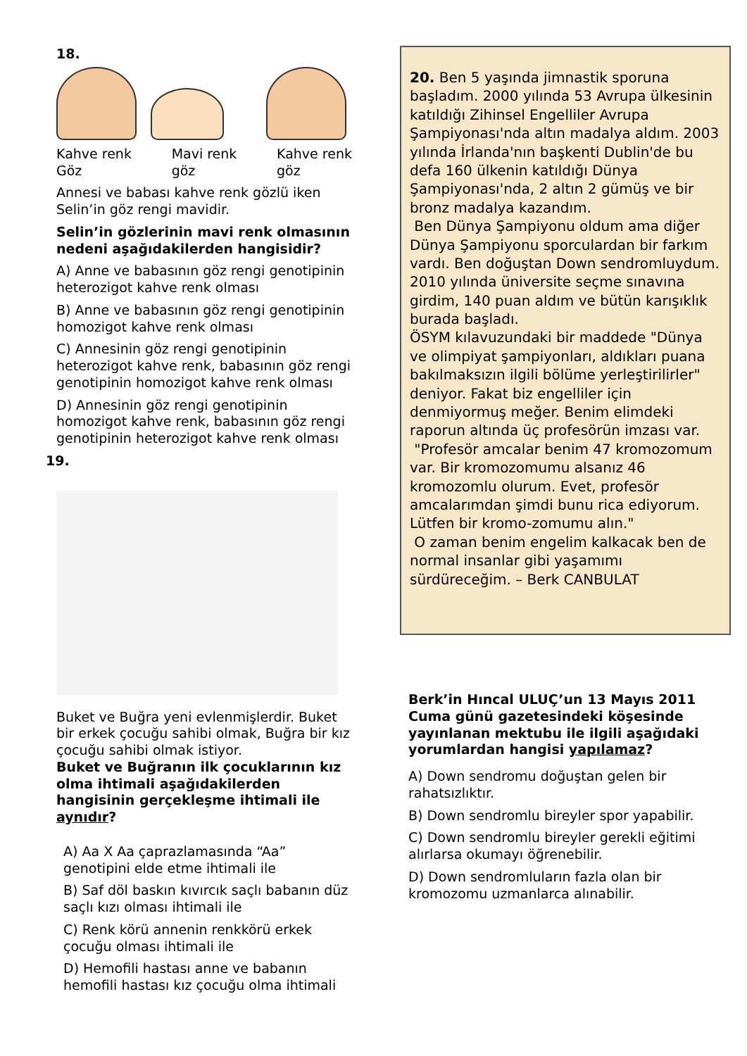18.
Kahve renk
Göz Mavi renk
göz Kahve renk
göz
Annesi ve babası kahve renk gözlü iken Selin’in göz rengi mavidir.
Selin’in gözlerinin mavi renk olmasının nedeni aşağıdakilerden hangisidir?
A) Anne ve babasının göz rengi genotipinin heterozigot kahve renk olması
B) Anne ve babasının göz rengi genotipinin homozigot kahve renk olması
C) Annesinin göz rengi genotipinin heterozigot kahve renk, babasının göz rengi genotipinin homozigot kahve renk olması
D) Annesinin göz rengi genotipinin homozigot kahve renk, babasının göz rengi genotipinin heterozigot kahve renk olması
19.
Buket ve Buğra yeni evlenmişlerdir. Buket bir erkek çocuğu sahibi olmak, Buğra bir kız çocuğu sahibi olmak istiyor.
Buket ve Buğranın ilk çocuklarının kız olma ihtimali aşağıdakilerden hangisinin gerçekleşme ihtimali ile aynıdır?
A) Aa X Aa çaprazlamasında “Aa” genotipini elde etme ihtimali ile
B) Saf döl baskın kıvırcık saçlı babanın düz saçlı kızı olması ihtimali ile
C) Renk körü annenin renkkörü erkek çocuğu olması ihtimali ile
D) Hemofili hastası anne ve babanın hemofili hastası kız çocuğu olma ihtimali
20. Ben 5 yaşında jimnastik sporuna başladım. 2000 yılında 53 Avrupa ülkesinin katıldığı Zihinsel Engelliler Avrupa Şampiyonası'nda altın madalya aldım. 2003 yılında İrlanda'nın başkenti Dublin'de bu defa 160 ülkenin katıldığı Dünya Şampiyonası'nda, 2 altın 2 gümüş ve bir bronz madalya kazandım.
Ben Dünya Şampiyonu oldum ama diğer Dünya Şampiyonu sporculardan bir farkım vardı. Ben doğuştan Down sendromluydum. 2010 yılında üniversite seçme sınavına girdim, 140 puan aldım ve bütün karışıklık burada başladı.
ÖSYM kılavuzundaki bir maddede "Dünya ve olimpiyat şampiyonları, aldıkları puana bakılmaksızın ilgili bölüme yerleştirilirler" deniyor. Fakat biz engelliler için denmiyormuş meğer. Benim elimdeki raporun altında üç profesörün imzası var.
"Profesör amcalar benim 47 kromozomum var. Bir kromozomumu alsanız 46 kromozomlu olurum. Evet, profesör amcalarımdan şimdi bunu rica ediyorum. Lütfen bir kromo-zomumu alın."
O zaman benim engelim kalkacak ben de normal insanlar gibi yaşamımı sürdüreceğim. – Berk CANBULAT
Berk’in Hıncal ULUÇ’un 13 Mayıs 2011 Cuma günü gazetesindeki köşesinde yayınlanan mektubu ile ilgili aşağıdaki yorumlardan hangisi yapılamaz?
A) Down sendromu doğuştan gelen bir rahatsızlıktır.
B) Down sendromlu bireyler spor yapabilir.
C) Down sendromlu bireyler gerekli eğitimi alırlarsa okumayı öğrenebilir.
D) Down sendromluların fazla olan bir kromozomu uzmanlarca alınabilir.